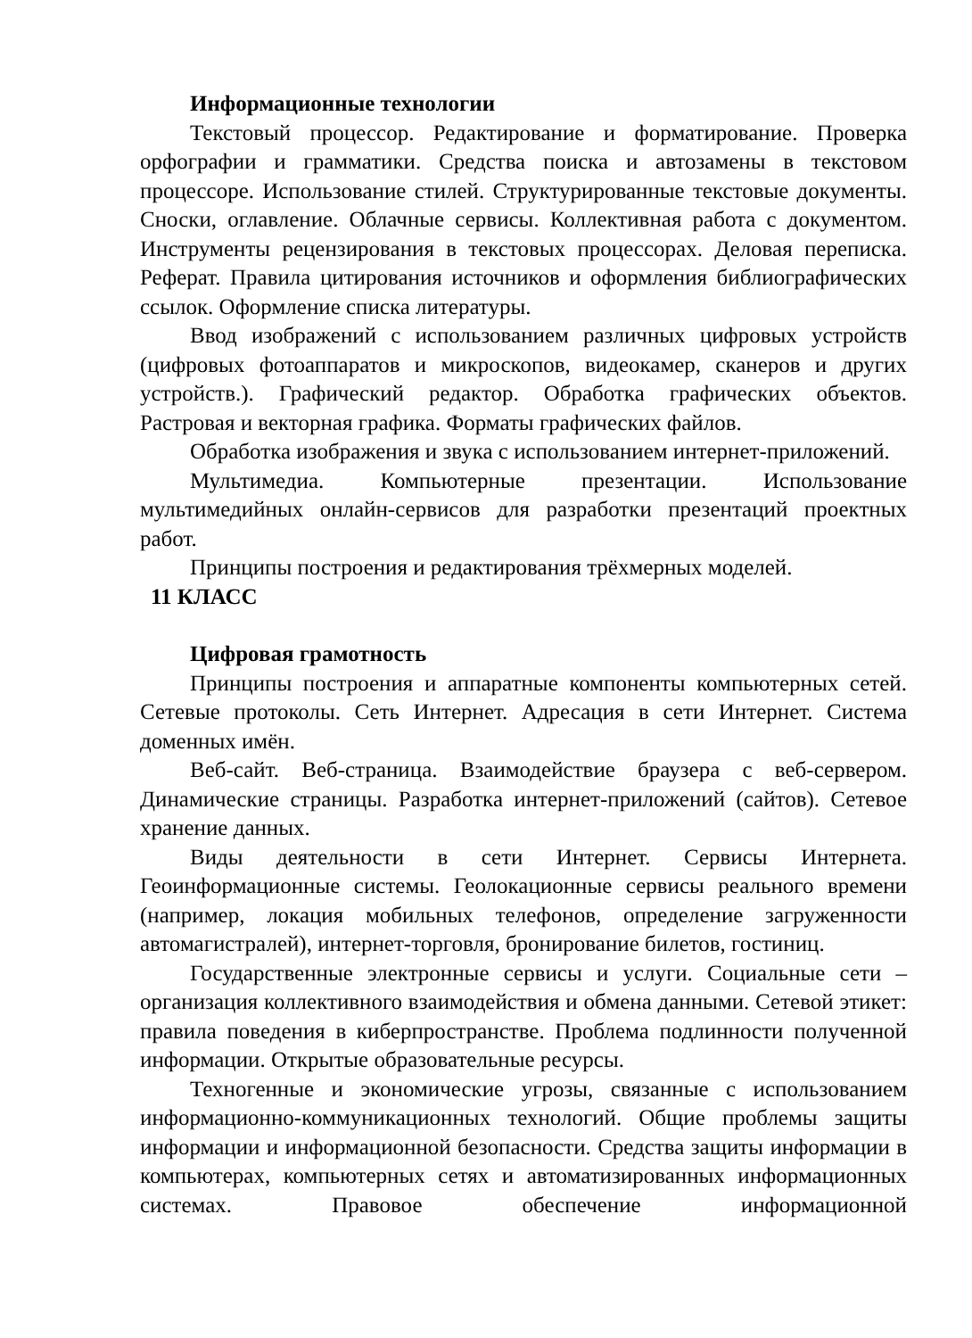Информационные технологии
Текстовый процессор. Редактирование и форматирование. Проверка орфографии и грамматики. Средства поиска и автозамены в текстовом процессоре. Использование стилей. Структурированные текстовые документы. Сноски, оглавление. Облачные сервисы. Коллективная работа с документом. Инструменты рецензирования в текстовых процессорах. Деловая переписка. Реферат. Правила цитирования источников и оформления библиографических ссылок. Оформление списка литературы.
Ввод изображений с использованием различных цифровых устройств (цифровых фотоаппаратов и микроскопов, видеокамер, сканеров и других устройств.). Графический редактор. Обработка графических объектов. Растровая и векторная графика. Форматы графических файлов.
Обработка изображения и звука с использованием интернет-приложений.
Мультимедиа. Компьютерные презентации. Использование мультимедийных онлайн-сервисов для разработки презентаций проектных работ.
Принципы построения и редактирования трёхмерных моделей.
11 КЛАСС
Цифровая грамотность
Принципы построения и аппаратные компоненты компьютерных сетей. Сетевые протоколы. Сеть Интернет. Адресация в сети Интернет. Система доменных имён.
Веб-сайт. Веб-страница. Взаимодействие браузера с веб-сервером. Динамические страницы. Разработка интернет-приложений (сайтов). Сетевое хранение данных.
Виды деятельности в сети Интернет. Сервисы Интернета. Геоинформационные системы. Геолокационные сервисы реального времени (например, локация мобильных телефонов, определение загруженности автомагистралей), интернет-торговля, бронирование билетов, гостиниц.
Государственные электронные сервисы и услуги. Социальные сети – организация коллективного взаимодействия и обмена данными. Сетевой этикет: правила поведения в киберпространстве. Проблема подлинности полученной информации. Открытые образовательные ресурсы.
Техногенные и экономические угрозы, связанные с использованием информационно-коммуникационных технологий. Общие проблемы защиты информации и информационной безопасности. Средства защиты информации в компьютерах, компьютерных сетях и автоматизированных информационных системах. Правовое обеспечение информационной